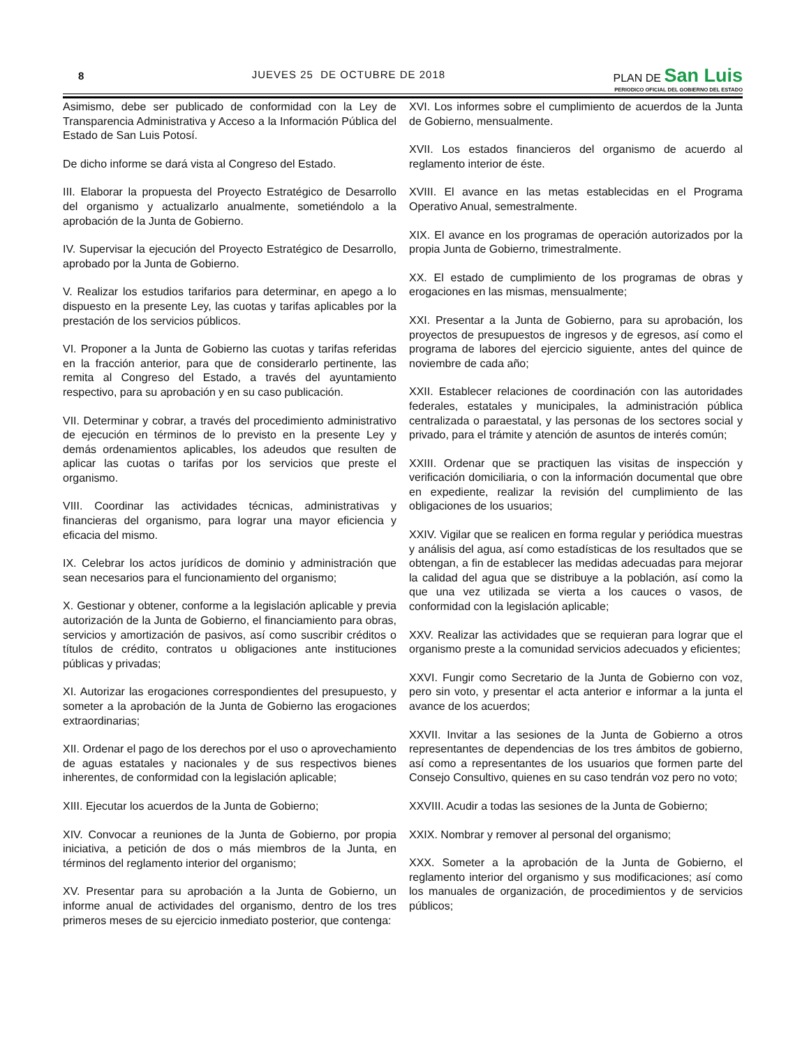8
JUEVES 25 DE OCTUBRE DE 2018
PLAN DE San Luis
PERIODICO OFICIAL DEL GOBIERNO DEL ESTADO
Asimismo, debe ser publicado de conformidad con la Ley de Transparencia Administrativa y Acceso a la Información Pública del Estado de San Luis Potosí.
De dicho informe se dará vista al Congreso del Estado.
III. Elaborar la propuesta del Proyecto Estratégico de Desarrollo del organismo y actualizarlo anualmente, sometiéndolo a la aprobación de la Junta de Gobierno.
IV. Supervisar la ejecución del Proyecto Estratégico de Desarrollo, aprobado por la Junta de Gobierno.
V. Realizar los estudios tarifarios para determinar, en apego a lo dispuesto en la presente Ley, las cuotas y tarifas aplicables por la prestación de los servicios públicos.
VI. Proponer a la Junta de Gobierno las cuotas y tarifas referidas en la fracción anterior, para que de considerarlo pertinente, las remita al Congreso del Estado, a través del ayuntamiento respectivo, para su aprobación y en su caso publicación.
VII. Determinar y cobrar, a través del procedimiento administrativo de ejecución en términos de lo previsto en la presente Ley y demás ordenamientos aplicables, los adeudos que resulten de aplicar las cuotas o tarifas por los servicios que preste el organismo.
VIII. Coordinar las actividades técnicas, administrativas y financieras del organismo, para lograr una mayor eficiencia y eficacia del mismo.
IX. Celebrar los actos jurídicos de dominio y administración que sean necesarios para el funcionamiento del organismo;
X. Gestionar y obtener, conforme a la legislación aplicable y previa autorización de la Junta de Gobierno, el financiamiento para obras, servicios y amortización de pasivos, así como suscribir créditos o títulos de crédito, contratos u obligaciones ante instituciones públicas y privadas;
XI. Autorizar las erogaciones correspondientes del presupuesto, y someter a la aprobación de la Junta de Gobierno las erogaciones extraordinarias;
XII. Ordenar el pago de los derechos por el uso o aprovechamiento de aguas estatales y nacionales y de sus respectivos bienes inherentes, de conformidad con la legislación aplicable;
XIII. Ejecutar los acuerdos de la Junta de Gobierno;
XIV. Convocar a reuniones de la Junta de Gobierno, por propia iniciativa, a petición de dos o más miembros de la Junta, en términos del reglamento interior del organismo;
XV. Presentar para su aprobación a la Junta de Gobierno, un informe anual de actividades del organismo, dentro de los tres primeros meses de su ejercicio inmediato posterior, que contenga:
XVI. Los informes sobre el cumplimiento de acuerdos de la Junta de Gobierno, mensualmente.
XVII. Los estados financieros del organismo de acuerdo al reglamento interior de éste.
XVIII. El avance en las metas establecidas en el Programa Operativo Anual, semestralmente.
XIX. El avance en los programas de operación autorizados por la propia Junta de Gobierno, trimestralmente.
XX. El estado de cumplimiento de los programas de obras y erogaciones en las mismas, mensualmente;
XXI. Presentar a la Junta de Gobierno, para su aprobación, los proyectos de presupuestos de ingresos y de egresos, así como el programa de labores del ejercicio siguiente, antes del quince de noviembre de cada año;
XXII. Establecer relaciones de coordinación con las autoridades federales, estatales y municipales, la administración pública centralizada o paraestatal, y las personas de los sectores social y privado, para el trámite y atención de asuntos de interés común;
XXIII. Ordenar que se practiquen las visitas de inspección y verificación domiciliaria, o con la información documental que obre en expediente, realizar la revisión del cumplimiento de las obligaciones de los usuarios;
XXIV. Vigilar que se realicen en forma regular y periódica muestras y análisis del agua, así como estadísticas de los resultados que se obtengan, a fin de establecer las medidas adecuadas para mejorar la calidad del agua que se distribuye a la población, así como la que una vez utilizada se vierta a los cauces o vasos, de conformidad con la legislación aplicable;
XXV. Realizar las actividades que se requieran para lograr que el organismo preste a la comunidad servicios adecuados y eficientes;
XXVI. Fungir como Secretario de la Junta de Gobierno con voz, pero sin voto, y presentar el acta anterior e informar a la junta el avance de los acuerdos;
XXVII. Invitar a las sesiones de la Junta de Gobierno a otros representantes de dependencias de los tres ámbitos de gobierno, así como a representantes de los usuarios que formen parte del Consejo Consultivo, quienes en su caso tendrán voz pero no voto;
XXVIII. Acudir a todas las sesiones de la Junta de Gobierno;
XXIX. Nombrar y remover al personal del organismo;
XXX. Someter a la aprobación de la Junta de Gobierno, el reglamento interior del organismo y sus modificaciones; así como los manuales de organización, de procedimientos y de servicios públicos;